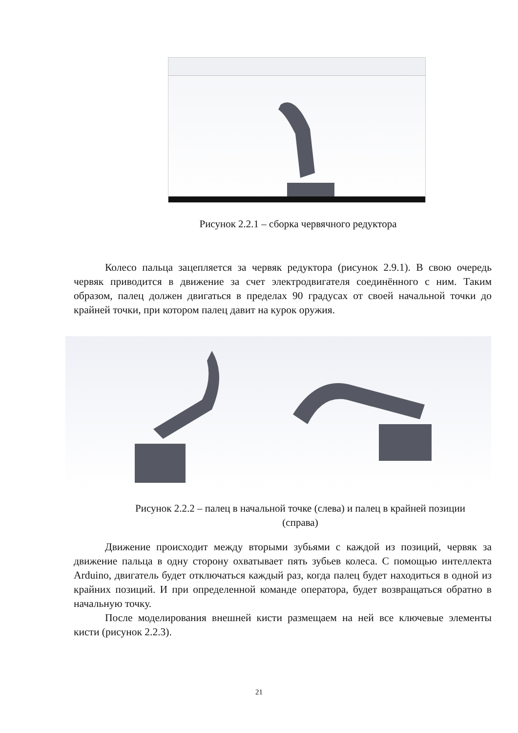Рисунок 2.2.1 – сборка червячного редуктора
Колесо пальца зацепляется за червяк редуктора (рисунок 2.9.1). В свою очередь червяк приводится в движение за счет электродвигателя соединённого с ним. Таким образом, палец должен двигаться в пределах 90 градусах от своей начальной точки до крайней точки, при котором палец давит на курок оружия.
Рисунок 2.2.2 – палец в начальной точке (слева) и палец в крайней позиции (справа)
Движение происходит между вторыми зубьями с каждой из позиций, червяк за движение пальца в одну сторону охватывает пять зубьев колеса. С помощью интеллекта Arduino, двигатель будет отключаться каждый раз, когда палец будет находиться в одной из крайних позиций. И при определенной команде оператора, будет возвращаться обратно в начальную точку.
После моделирования внешней кисти размещаем на ней все ключевые элементы кисти (рисунок 2.2.3).
21